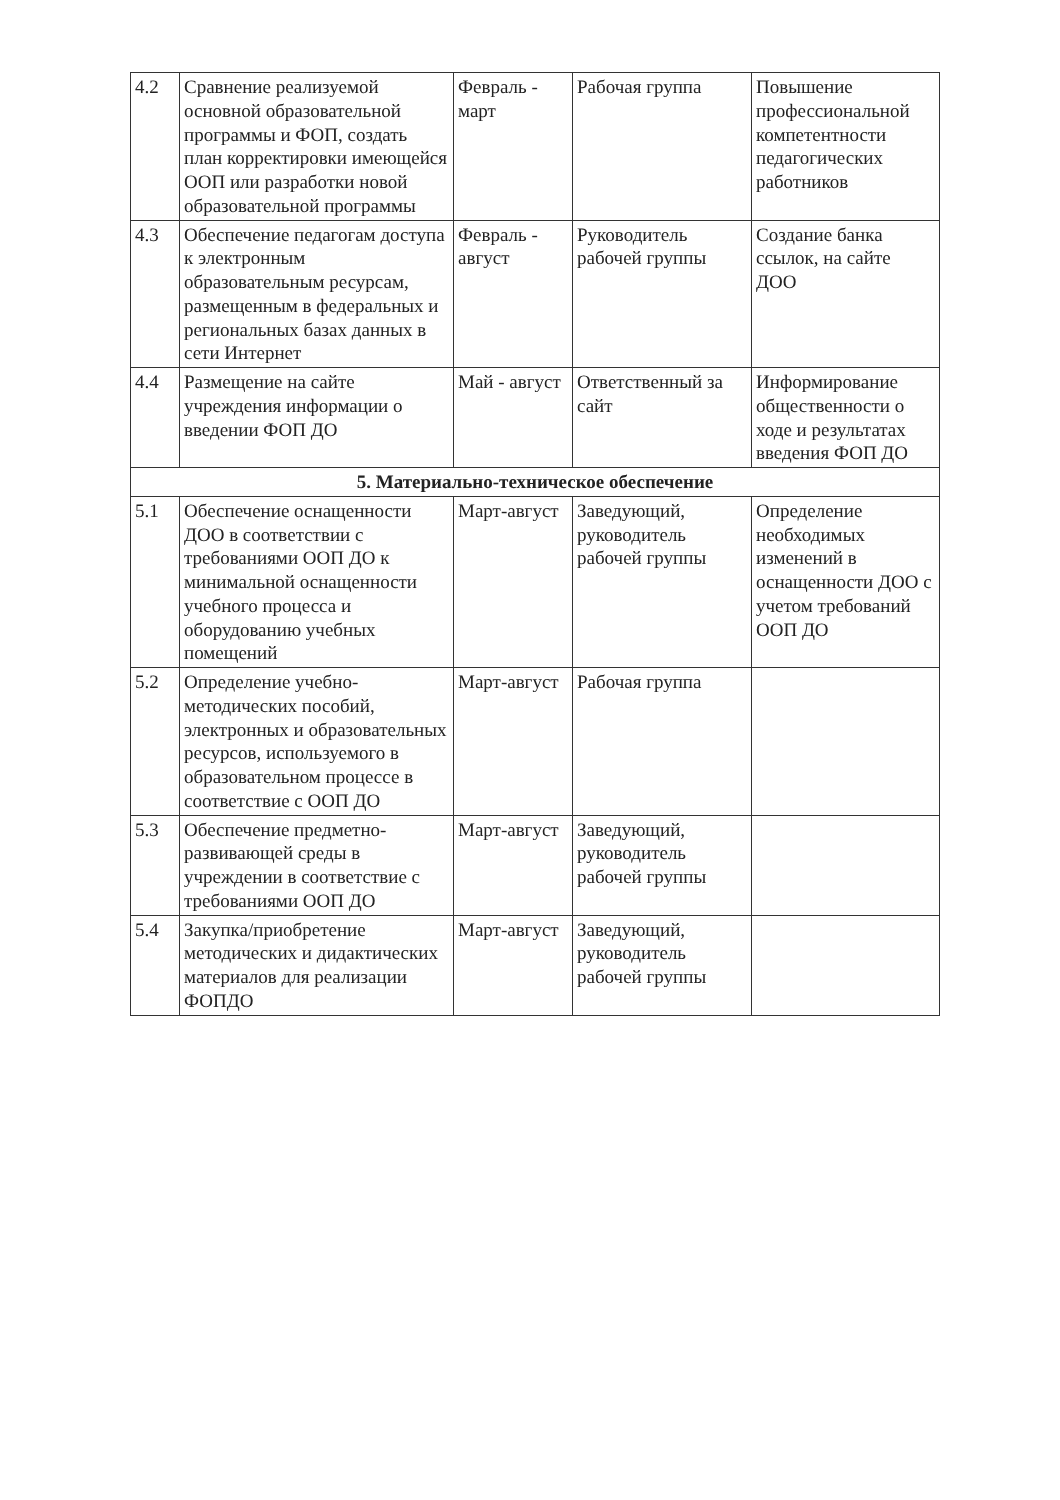| 4.2 | Сравнение реализуемой основной образовательной программы и ФОП, создать план корректировки имеющейся ООП или разработки новой образовательной программы | Февраль - март | Рабочая группа | Повышение профессиональной компетентности педагогических работников |
| 4.3 | Обеспечение педагогам доступа к электронным образовательным ресурсам, размещенным в федеральных и региональных базах данных в сети Интернет | Февраль - август | Руководитель рабочей группы | Создание банка ссылок, на сайте ДОО |
| 4.4 | Размещение на сайте учреждения информации о введении ФОП ДО | Май - август | Ответственный за сайт | Информирование общественности о ходе и результатах введения ФОП ДО |
| 5. Материально-техническое обеспечение | | | | |
| 5.1 | Обеспечение оснащенности ДОО в соответствии с требованиями ООП ДО к минимальной оснащенности учебного процесса и оборудованию учебных помещений | Март-август | Заведующий, руководитель рабочей группы | Определение необходимых изменений в оснащенности ДОО с учетом требований ООП ДО |
| 5.2 | Определение учебно-методических пособий, электронных и образовательных ресурсов, используемого в образовательном процессе в соответствие с ООП ДО | Март-август | Рабочая группа | |
| 5.3 | Обеспечение предметно-развивающей среды в учреждении в соответствие с требованиями ООП ДО | Март-август | Заведующий, руководитель рабочей группы | |
| 5.4 | Закупка/приобретение методических и дидактических материалов для реализации ФОПДО | Март-август | Заведующий, руководитель рабочей группы | |